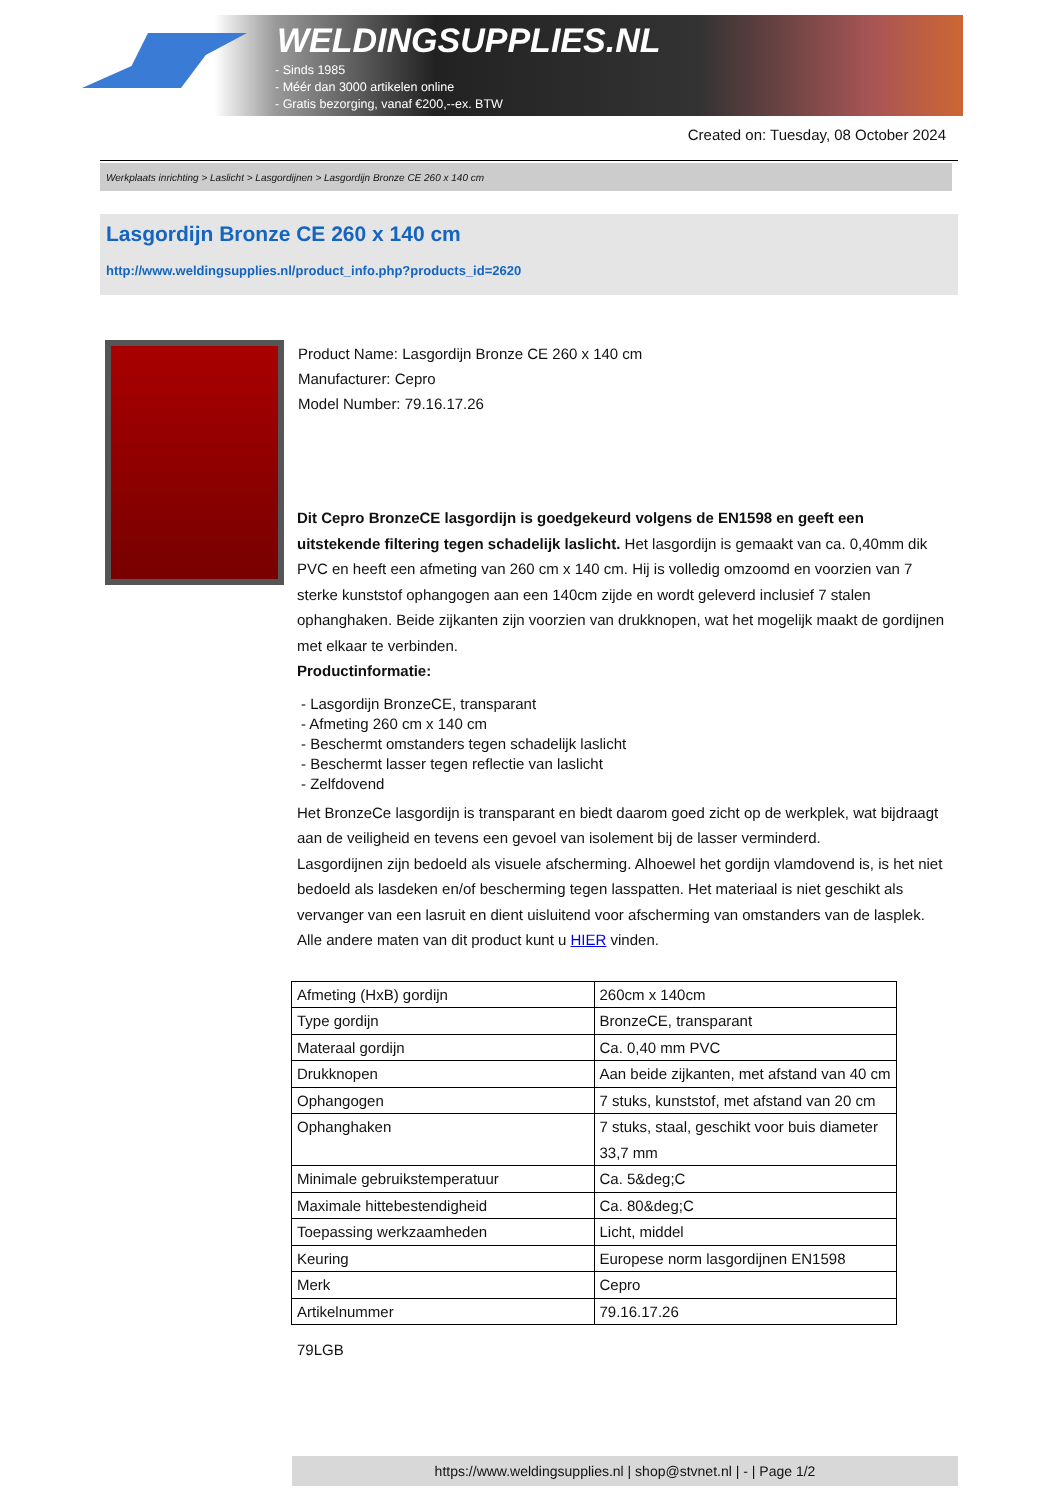WELDINGSUPPLIES.NL
- Sinds 1985
- Méér dan 3000 artikelen online
- Gratis bezorging, vanaf €200,--ex. BTW
Created on: Tuesday, 08 October 2024
Werkplaats inrichting > Laslicht > Lasgordijnen > Lasgordijn Bronze CE 260 x 140 cm
Lasgordijn Bronze CE 260 x 140 cm
http://www.weldingsupplies.nl/product_info.php?products_id=2620
Product Name: Lasgordijn Bronze CE 260 x 140 cm
Manufacturer: Cepro
Model Number: 79.16.17.26
Dit Cepro BronzeCE lasgordijn is goedgekeurd volgens de EN1598 en geeft een uitstekende filtering tegen schadelijk laslicht. Het lasgordijn is gemaakt van ca. 0,40mm dik PVC en heeft een afmeting van 260 cm x 140 cm. Hij is volledig omzoomd en voorzien van 7 sterke kunststof ophangogen aan een 140cm zijde en wordt geleverd inclusief 7 stalen ophanghaken. Beide zijkanten zijn voorzien van drukknopen, wat het mogelijk maakt de gordijnen met elkaar te verbinden.
Productinformatie:
- Lasgordijn BronzeCE, transparant
- Afmeting 260 cm x 140 cm
- Beschermt omstanders tegen schadelijk laslicht
- Beschermt lasser tegen reflectie van laslicht
- Zelfdovend
Het BronzeCe lasgordijn is transparant en biedt daarom goed zicht op de werkplek, wat bijdraagt aan de veiligheid en tevens een gevoel van isolement bij de lasser verminderd.
Lasgordijnen zijn bedoeld als visuele afscherming. Alhoewel het gordijn vlamdovend is, is het niet bedoeld als lasdeken en/of bescherming tegen lasspatten. Het materiaal is niet geschikt als vervanger van een lasruit en dient uisluitend voor afscherming van omstanders van de lasplek.
Alle andere maten van dit product kunt u HIER vinden.
| Afmeting (HxB) gordijn | 260cm x 140cm |
| Type gordijn | BronzeCE, transparant |
| Materaal gordijn | Ca. 0,40 mm PVC |
| Drukknopen | Aan beide zijkanten, met afstand van 40 cm |
| Ophangogen | 7 stuks, kunststof, met afstand van 20 cm |
| Ophanghaken | 7 stuks, staal, geschikt voor buis diameter 33,7 mm |
| Minimale gebruikstemperatuur | Ca. 5&deg;C |
| Maximale hittebestendigheid | Ca. 80&deg;C |
| Toepassing werkzaamheden | Licht, middel |
| Keuring | Europese norm lasgordijnen EN1598 |
| Merk | Cepro |
| Artikelnummer | 79.16.17.26 |
79LGB
https://www.weldingsupplies.nl | shop@stvnet.nl | - | Page 1/2